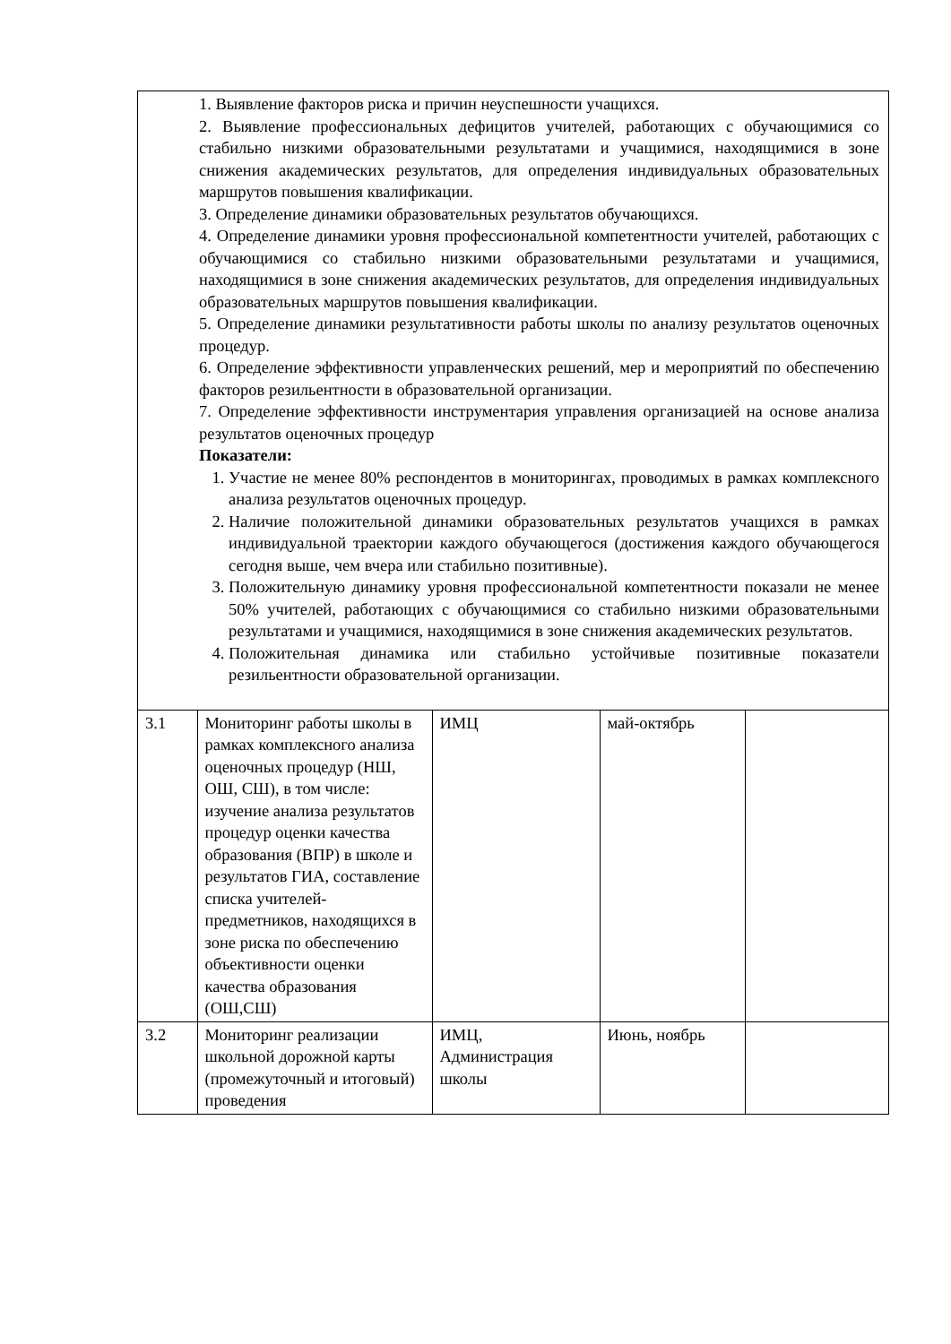| | 1. Выявление факторов риска и причин неуспешности учащихся. 2. Выявление профессиональных дефицитов учителей, работающих с обучающимися со стабильно низкими образовательными результатами и учащимися, находящимися в зоне снижения академических результатов, для определения индивидуальных образовательных маршрутов повышения квалификации. 3. Определение динамики образовательных результатов обучающихся. 4. Определение динамики уровня профессиональной компетентности учителей, работающих с обучающимися со стабильно низкими образовательными результатами и учащимися, находящимися в зоне снижения академических результатов, для определения индивидуальных образовательных маршрутов повышения квалификации. 5. Определение динамики результативности работы школы по анализу результатов оценочных процедур. 6. Определение эффективности управленческих решений, мер и мероприятий по обеспечению факторов резильентности в образовательной организации. 7. Определение эффективности инструментария управления организацией на основе анализа результатов оценочных процедур Показатели: 1. Участие не менее 80% респондентов в мониторингах, проводимых в рамках комплексного анализа результатов оценочных процедур. 2. Наличие положительной динамики образовательных результатов учащихся в рамках индивидуальной траектории каждого обучающегося (достижения каждого обучающегося сегодня выше, чем вчера или стабильно позитивные). 3. Положительную динамику уровня профессиональной компетентности показали не менее 50% учителей, работающих с обучающимися со стабильно низкими образовательными результатами и учащимися, находящимися в зоне снижения академических результатов. 4. Положительная динамика или стабильно устойчивые позитивные показатели резильентности образовательной организации. | | | |
| 3.1 | Мониторинг работы школы в рамках комплексного анализа оценочных процедур (НШ, ОШ, СШ), в том числе: изучение анализа результатов процедур оценки качества образования (ВПР) в школе и результатов ГИА, составление списка учителей-предметников, находящихся в зоне риска по обеспечению объективности оценки качества образования (ОШ,СШ) | ИМЦ | май-октябрь | |
| 3.2 | Мониторинг реализации школьной дорожной карты (промежуточный и итоговый) проведения | ИМЦ, Администрация школы | Июнь, ноябрь | |